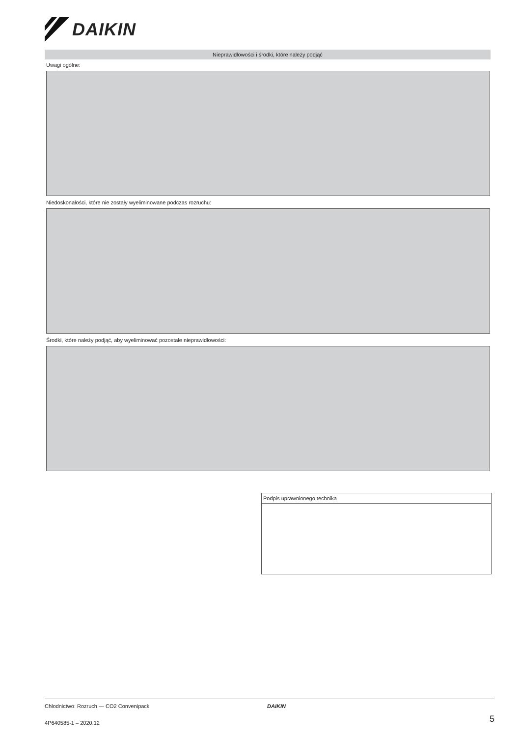DAIKIN
Nieprawidłowości i środki, które należy podjąć
Uwagi ogólne:
Niedoskonałości, które nie zostały wyeliminowane podczas rozruchu:
Środki, które należy podjąć, aby wyeliminować pozostałe nieprawidłowości:
Podpis uprawnionego technika
Chłodnictwo: Rozruch — CO2 Convenipack DAIKIN
4P640585-1 – 2020.12 5